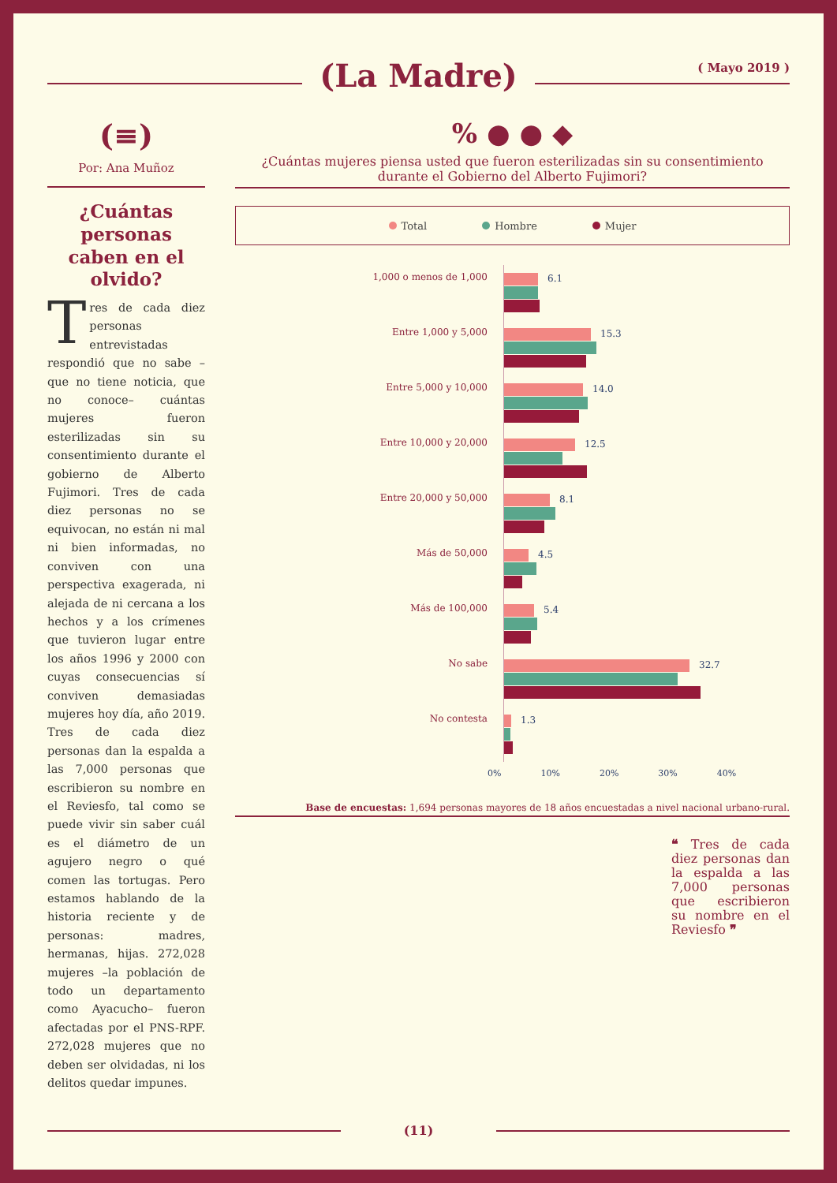(La Madre)
( Mayo 2019 )
(≡)
Por: Ana Muñoz
¿Cuántas personas caben en el olvido?
Tres de cada diez personas entrevistadas respondió que no sabe –que no tiene noticia, que no conoce– cuántas mujeres fueron esterilizadas sin su consentimiento durante el gobierno de Alberto Fujimori. Tres de cada diez personas no se equivocan, no están ni mal ni bien informadas, no conviven con una perspectiva exagerada, ni alejada de ni cercana a los hechos y a los crímenes que tuvieron lugar entre los años 1996 y 2000 con cuyas consecuencias sí conviven demasiadas mujeres hoy día, año 2019. Tres de cada diez personas dan la espalda a las 7,000 personas que escribieron su nombre en el Reviesfo, tal como se puede vivir sin saber cuál es el diámetro de un agujero negro o qué comen las tortugas. Pero estamos hablando de la historia reciente y de personas: madres, hermanas, hijas. 272,028 mujeres –la población de todo un departamento como Ayacucho– fueron afectadas por el PNS-RPF. 272,028 mujeres que no deben ser olvidadas, ni los delitos quedar impunes.
% ● ● ◆
¿Cuántas mujeres piensa usted que fueron esterilizadas sin su consentimiento durante el Gobierno del Alberto Fujimori?
Total Hombre Mujer
1,000 o menos de 1,000
6.1
Entre 1,000 y 5,000
15.3
Entre 5,000 y 10,000
14.0
Entre 10,000 y 20,000
12.5
Entre 20,000 y 50,000
8.1
Más de 50,000
4.5
Más de 100,000
5.4
No sabe
32.7
No contesta
1.3
0% 10% 20% 30% 40%
Base de encuestas: 1,694 personas mayores de 18 años encuestadas a nivel nacional urbano-rural.
❝ Tres de cada diez personas dan la espalda a las 7,000 personas que escribieron su nombre en el Reviesfo ❞
(11)